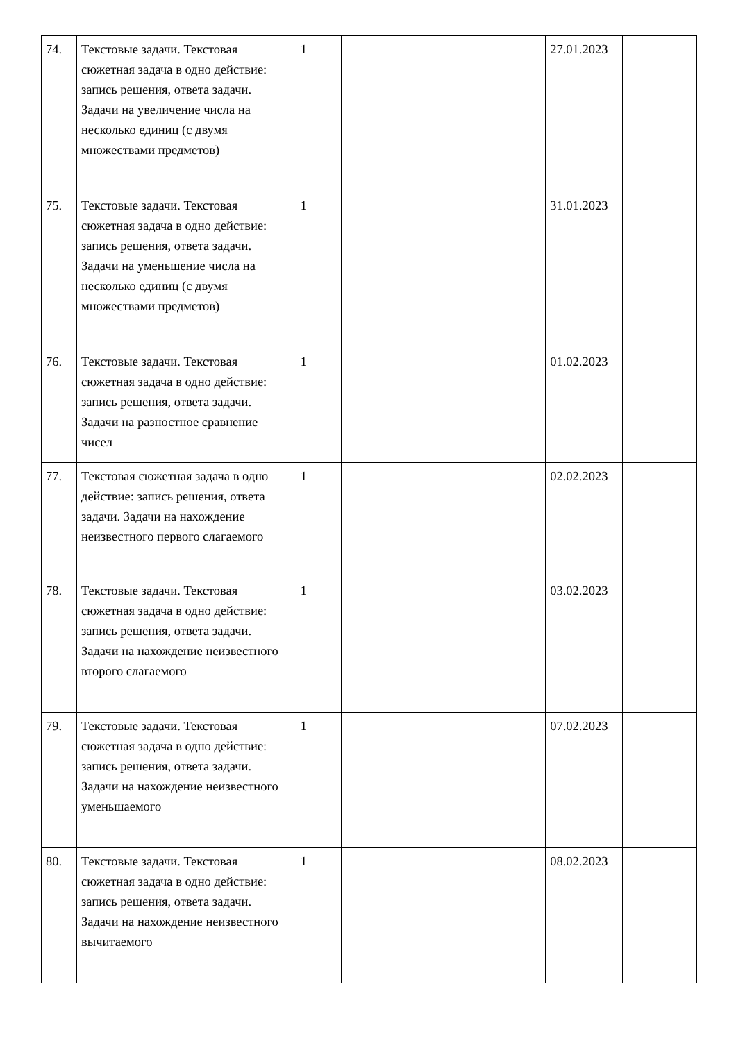| 74. | Текстовые задачи. Текстовая сюжетная задача в одно действие: запись решения, ответа задачи. Задачи на увеличение числа на несколько единиц (с двумя множествами предметов) | 1 | | | 27.01.2023 | |
| 75. | Текстовые задачи. Текстовая сюжетная задача в одно действие: запись решения, ответа задачи. Задачи на уменьшение числа на несколько единиц (с двумя множествами предметов) | 1 | | | 31.01.2023 | |
| 76. | Текстовые задачи. Текстовая сюжетная задача в одно действие: запись решения, ответа задачи. Задачи на разностное сравнение чисел | 1 | | | 01.02.2023 | |
| 77. | Текстовая сюжетная задача в одно действие: запись решения, ответа задачи. Задачи на нахождение неизвестного первого слагаемого | 1 | | | 02.02.2023 | |
| 78. | Текстовые задачи. Текстовая сюжетная задача в одно действие: запись решения, ответа задачи. Задачи на нахождение неизвестного второго слагаемого | 1 | | | 03.02.2023 | |
| 79. | Текстовые задачи. Текстовая сюжетная задача в одно действие: запись решения, ответа задачи. Задачи на нахождение неизвестного уменьшаемого | 1 | | | 07.02.2023 | |
| 80. | Текстовые задачи. Текстовая сюжетная задача в одно действие: запись решения, ответа задачи. Задачи на нахождение неизвестного вычитаемого | 1 | | | 08.02.2023 | |